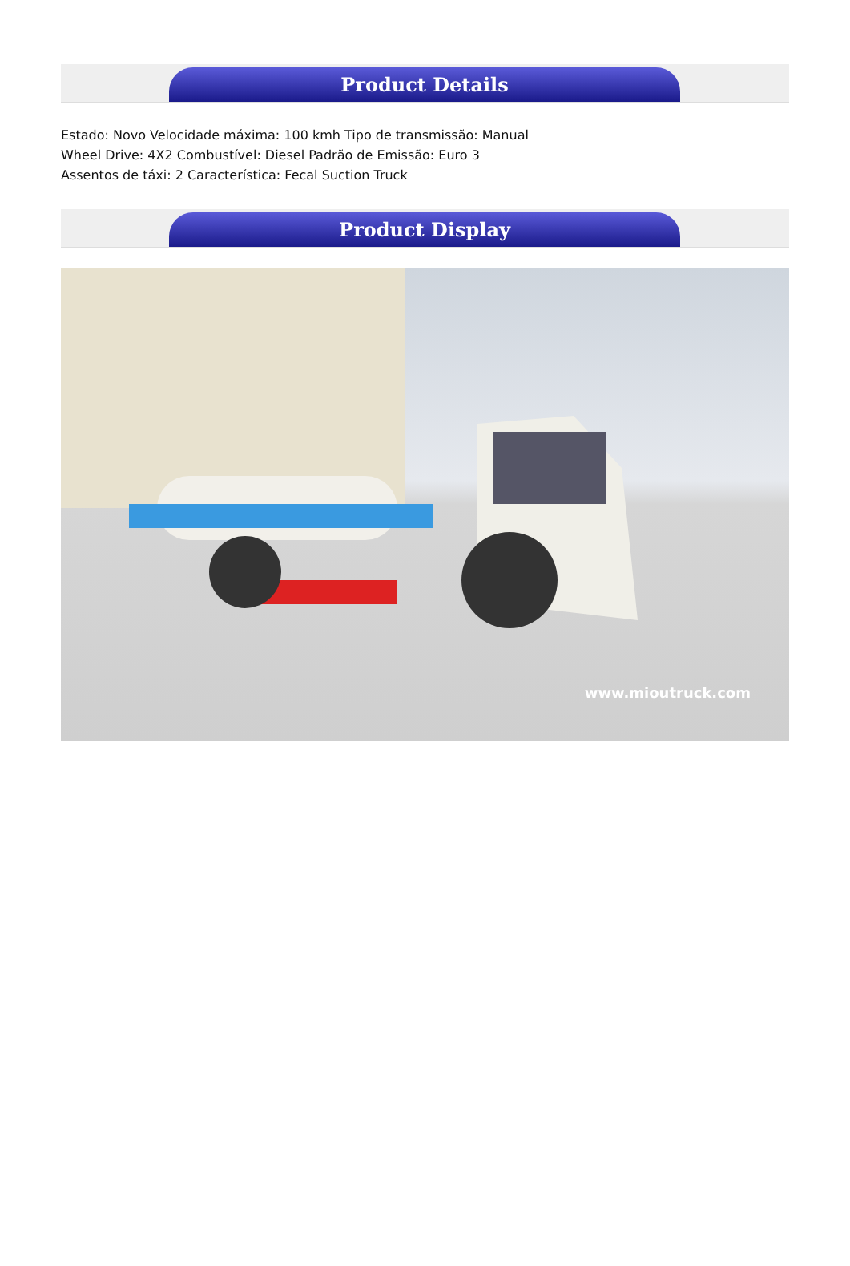Product Details
Estado: Novo Velocidade máxima: 100 kmh Tipo de transmissão: Manual
Wheel Drive: 4X2 Combustível: Diesel Padrão de Emissão: Euro 3
Assentos de táxi: 2 Característica: Fecal Suction Truck
Product Display
www.mioutruck.com